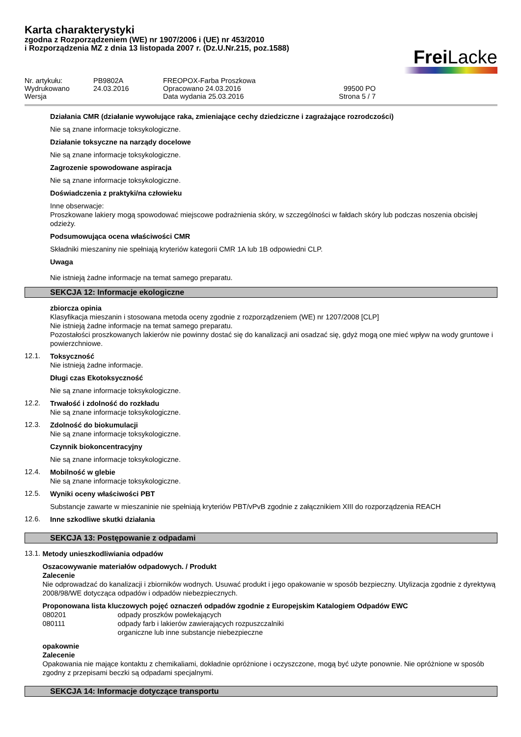Karta charakterystyki
zgodna z Rozporządzeniem (WE) nr 1907/2006 i (UE) nr 453/2010
i Rozporządzenia MZ z dnia 13 listopada 2007 r. (Dz.U.Nr.215, poz.1588)
Frei Lacke
Nr. artykułu:
PB9802A
FREOPOX-Farba Proszkowa
Wydrukowano
24.03.2016
Opracowano 24.03.2016
99500 PO
Wersja
Data wydania 25.03.2016
Strona 5 / 7
Działania CMR (działanie wywołujące raka, zmieniające cechy dziedziczne i zagrażające rozrodczości)
Nie są znane informacje toksykologiczne.
Działanie toksyczne na narządy docelowe
Nie są znane informacje toksykologiczne.
Zagrozenie spowodowane aspiracja
Nie są znane informacje toksykologiczne.
Doświadczenia z praktyki/na człowieku
Inne obserwacje:
Proszkowane lakiery mogą spowodować miejscowe podrażnienia skóry, w szczególności w fałdach skóry lub podczas noszenia obcisłej odzieży.
Podsumowująca ocena właściwości CMR
Składniki mieszaniny nie spełniają kryteriów kategorii CMR 1A lub 1B odpowiedni CLP.
Uwaga
Nie istnieją żadne informacje na temat samego preparatu.
SEKCJA 12: Informacje ekologiczne
zbiorcza opinia
Klasyfikacja mieszanin i stosowana metoda oceny zgodnie z rozporządzeniem (WE) nr 1207/2008 [CLP]
Nie istnieją żadne informacje na temat samego preparatu.
Pozostałości proszkowanych lakierów nie powinny dostać się do kanalizacji ani osadzać się, gdyż mogą one mieć wpływ na wody gruntowe i powierzchniowe.
12.1.
Toksyczność
Nie istnieją żadne informacje.
Długi czas Ekotoksyczność
Nie są znane informacje toksykologiczne.
12.2.
Trwałość i zdolność do rozkładu
Nie są znane informacje toksykologiczne.
12.3.
Zdolność do biokumulacji
Nie są znane informacje toksykologiczne.
Czynnik biokoncentracyjny
Nie są znane informacje toksykologiczne.
12.4.
Mobilność w glebie
Nie są znane informacje toksykologiczne.
12.5.
Wyniki oceny właściwości PBT
Substancje zawarte w mieszaninie nie spełniają kryteriów PBT/vPvB zgodnie z załącznikiem XIII do rozporządzenia REACH
12.6.
Inne szkodliwe skutki działania
SEKCJA 13: Postępowanie z odpadami
13.1.
Metody unieszkodliwiania odpadów
Oszacowywanie materiałów odpadowych. / Produkt
Zalecenie
Nie odprowadzać do kanalizacji i zbiorników wodnych. Usuwać produkt i jego opakowanie w sposób bezpieczny. Utylizacja zgodnie z dyrektywą 2008/98/WE dotycząca odpadów i odpadów niebezpiecznych.
Proponowana lista kluczowych pojęć oznaczeń odpadów zgodnie z Europejskim Katalogiem Odpadów EWC
| 080201 | odpady proszków powlekających |
| 080111 | odpady farb i lakierów zawierających rozpuszczalniki organiczne lub inne substancje niebezpieczne |
opakownie
Zalecenie
Opakowania nie mające kontaktu z chemikaliami, dokładnie opróżnione i oczyszczone, mogą być użyte ponownie. Nie opróżnione w sposób zgodny z przepisami beczki są odpadami specjalnymi.
SEKCJA 14: Informacje dotyczące transportu